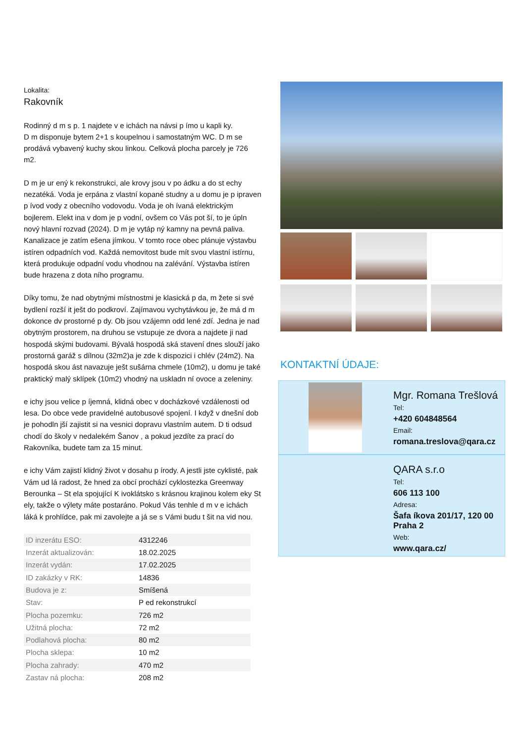Lokalita:
Rakovník
Rodinný d m s p. 1 najdete v e ichách na návsi p ímo u kapli ky.
D m disponuje bytem 2+1 s koupelnou i samostatným WC. D m se prodává vybavený kuchy skou linkou. Celková plocha parcely je 726 m2.
D m je ur ený k rekonstrukci, ale krovy jsou v po ádku a do st echy nezatéká. Voda je erpána z vlastní kopané studny a u domu je p ipraven p ívod vody z obecního vodovodu. Voda je oh ívaná elektrickým bojlerem. Elekt ina v dom je p vodní, ovšem co Vás pot ší, to je úpln nový hlavní rozvad (2024). D m je vytáp ný kamny na pevná paliva. Kanalizace je zatím ešena jímkou. V tomto roce obec plánuje výstavbu istíren odpadních vod. Každá nemovitost bude mít svou vlastní istírnu, která produkuje odpadní vodu vhodnou na zalévání. Výstavba istíren bude hrazena z dota ního programu.
Díky tomu, že nad obytnými místnostmi je klasická p da, m žete si své bydlení rozší it ješt do podkroví. Zajímavou vychytávkou je, že má d m dokonce dv prostorné p dy. Ob jsou vzájemn odd lené zdí. Jedna je nad obytným prostorem, na druhou se vstupuje ze dvora a najdete ji nad hospodá skými budovami. Bývalá hospodá ská stavení dnes slouží jako prostorná garáž s dílnou (32m2)a je zde k dispozici i chlév (24m2). Na hospodá skou ást navazuje ješt sušárna chmele (10m2), u domu je také praktický malý sklípek (10m2) vhodný na uskladn ní ovoce a zeleniny.
e ichy jsou velice p íjemná, klidná obec v docházkové vzdálenosti od lesa. Do obce vede pravidelné autobusové spojení. I když v dnešní dob je pohodln jší zajistit si na vesnici dopravu vlastním autem. D ti odsud chodí do školy v nedalekém Šanov , a pokud jezdíte za prací do Rakovníka, budete tam za 15 minut.
e ichy Vám zajistí klidný život v dosahu p írody. A jestli jste cyklisté, pak Vám ud lá radost, že hned za obcí prochází cyklostezka Greenway Berounka – St ela spojující K ivoklátsko s krásnou krajinou kolem eky St ely, takže o výlety máte postaráno. Pokud Vás tenhle d m v e ichách láká k prohlídce, pak mi zavolejte a já se s Vámi budu t šit na vid nou.
| ID inzerátu ESO: | 4312246 |
| Inzerát aktualizován: | 18.02.2025 |
| Inzerát vydán: | 17.02.2025 |
| ID zakázky v RK: | 14836 |
| Budova je z: | Smíšená |
| Stav: | P ed rekonstrukcí |
| Plocha pozemku: | 726 m2 |
| Užitná plocha: | 72 m2 |
| Podlahová plocha: | 80 m2 |
| Plocha sklepa: | 10 m2 |
| Plocha zahrady: | 470 m2 |
| Zastav ná plocha: | 208 m2 |
KONTAKTNÍ ÚDAJE:
Mgr. Romana Trešlová
Tel:
+420 604848564
Email:
romana.treslova@qara.cz
QARA s.r.o
Tel:
606 113 100
Adresa:
Šafa íkova 201/17, 120 00 Praha 2
Web:
www.qara.cz/